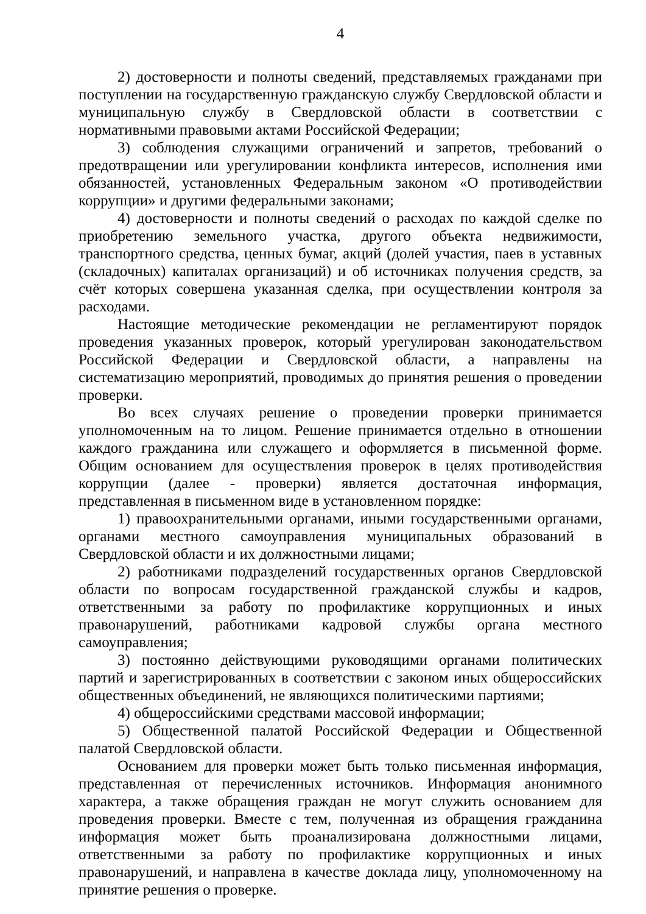4
2) достоверности и полноты сведений, представляемых гражданами при поступлении на государственную гражданскую службу Свердловской области и муниципальную службу в Свердловской области в соответствии с нормативными правовыми актами Российской Федерации;
3) соблюдения служащими ограничений и запретов, требований о предотвращении или урегулировании конфликта интересов, исполнения ими обязанностей, установленных Федеральным законом «О противодействии коррупции» и другими федеральными законами;
4) достоверности и полноты сведений о расходах по каждой сделке по приобретению земельного участка, другого объекта недвижимости, транспортного средства, ценных бумаг, акций (долей участия, паев в уставных (складочных) капиталах организаций) и об источниках получения средств, за счёт которых совершена указанная сделка, при осуществлении контроля за расходами.
Настоящие методические рекомендации не регламентируют порядок проведения указанных проверок, который урегулирован законодательством Российской Федерации и Свердловской области, а направлены на систематизацию мероприятий, проводимых до принятия решения о проведении проверки.
Во всех случаях решение о проведении проверки принимается уполномоченным на то лицом. Решение принимается отдельно в отношении каждого гражданина или служащего и оформляется в письменной форме. Общим основанием для осуществления проверок в целях противодействия коррупции (далее - проверки) является достаточная информация, представленная в письменном виде в установленном порядке:
1) правоохранительными органами, иными государственными органами, органами местного самоуправления муниципальных образований в Свердловской области и их должностными лицами;
2) работниками подразделений государственных органов Свердловской области по вопросам государственной гражданской службы и кадров, ответственными за работу по профилактике коррупционных и иных правонарушений, работниками кадровой службы органа местного самоуправления;
3) постоянно действующими руководящими органами политических партий и зарегистрированных в соответствии с законом иных общероссийских общественных объединений, не являющихся политическими партиями;
4) общероссийскими средствами массовой информации;
5) Общественной палатой Российской Федерации и Общественной палатой Свердловской области.
Основанием для проверки может быть только письменная информация, представленная от перечисленных источников. Информация анонимного характера, а также обращения граждан не могут служить основанием для проведения проверки. Вместе с тем, полученная из обращения гражданина информация может быть проанализирована должностными лицами, ответственными за работу по профилактике коррупционных и иных правонарушений, и направлена в качестве доклада лицу, уполномоченному на принятие решения о проверке.